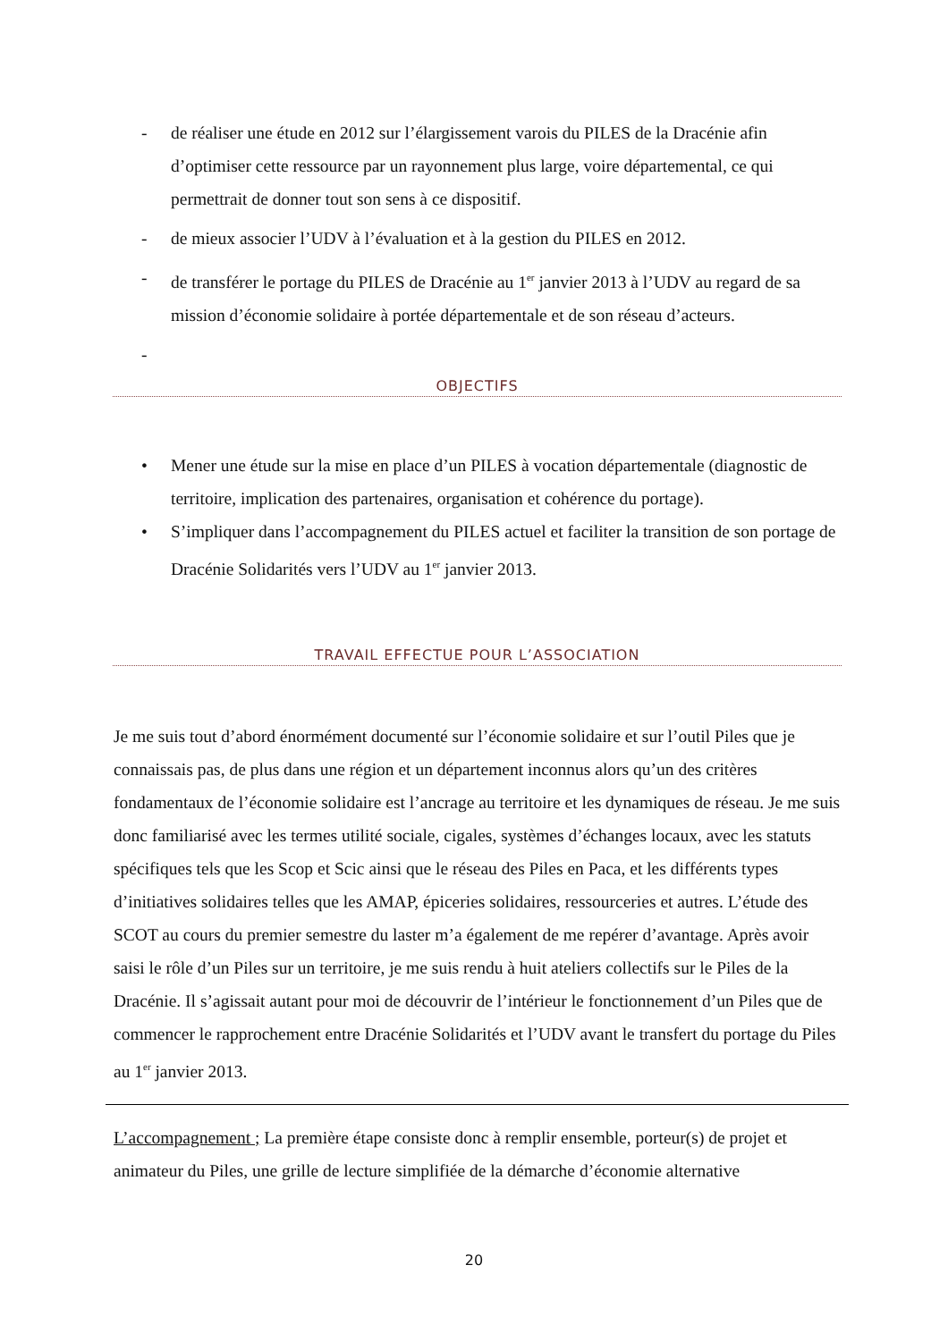- de réaliser une étude en 2012 sur l’élargissement varois du PILES de la Dracénie afin d’optimiser cette ressource par un rayonnement plus large, voire départemental, ce qui permettrait de donner tout son sens à ce dispositif.
- de mieux associer l’UDV à l’évaluation et à la gestion du PILES en 2012.
- de transférer le portage du PILES de Dracénie au 1<sup>er</sup> janvier 2013 à l’UDV au regard de sa mission d’économie solidaire à portée départementale et de son réseau d’acteurs.
-
OBJECTIFS
• Mener une étude sur la mise en place d’un PILES à vocation départementale (diagnostic de territoire, implication des partenaires, organisation et cohérence du portage).
• S’impliquer dans l’accompagnement du PILES actuel et faciliter la transition de son portage de Dracénie Solidarités vers l’UDV au 1<sup>er</sup> janvier 2013.
TRAVAIL EFFECTUE POUR L’ASSOCIATION
Je me suis tout d’abord énormément documenté sur l’économie solidaire et sur l’outil Piles que je connaissais pas, de plus dans une région et un département inconnus alors qu’un des critères fondamentaux de l’économie solidaire est l’ancrage au territoire et les dynamiques de réseau. Je me suis donc familiarisé avec les termes utilité sociale, cigales, systèmes d’échanges locaux, avec les statuts spécifiques tels que les Scop et Scic ainsi que le réseau des Piles en Paca, et les différents types d’initiatives solidaires telles que les AMAP, épiceries solidaires, ressourceries et autres. L’étude des SCOT au cours du premier semestre du laster m’a également de me repérer d’avantage. Après avoir saisi le rôle d’un Piles sur un territoire, je me suis rendu à huit ateliers collectifs sur le Piles de la Dracénie. Il s’agissait autant pour moi de découvrir de l’intérieur le fonctionnement d’un Piles que de commencer le rapprochement entre Dracénie Solidarités et l’UDV avant le transfert du portage du Piles au 1<sup>er</sup> janvier 2013.
L’accompagnement ; La première étape consiste donc à remplir ensemble, porteur(s) de projet et animateur du Piles, une grille de lecture simplifiée de la démarche d’économie alternative
20